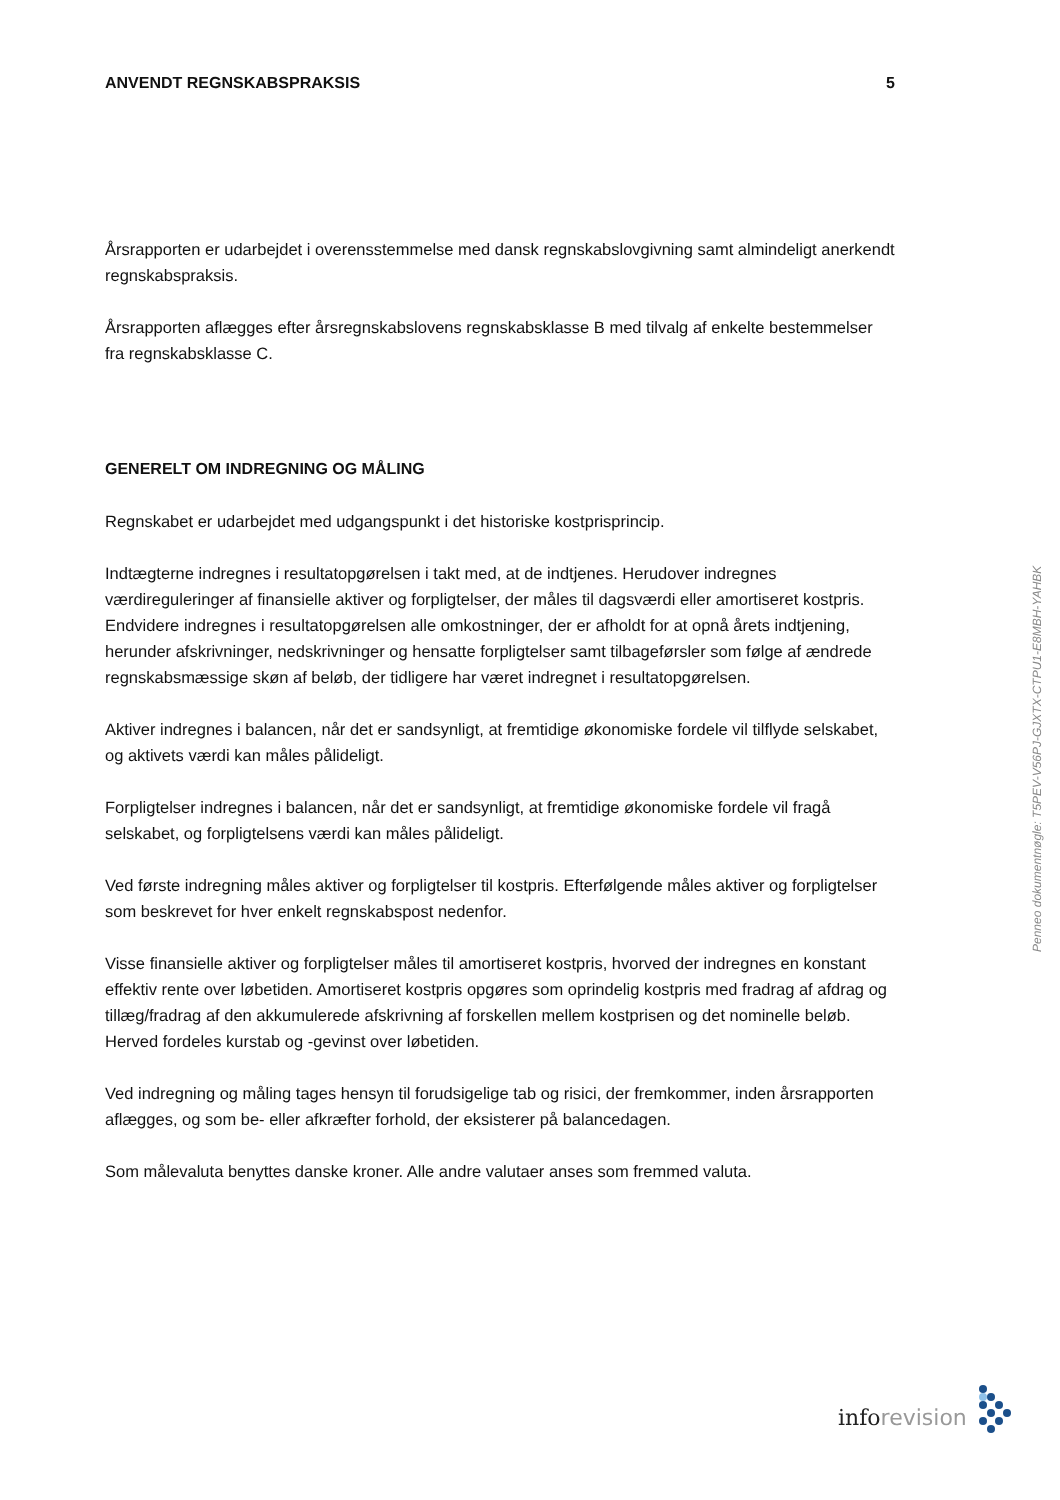ANVENDT REGNSKABSPRAKSIS 5
Årsrapporten er udarbejdet i overensstemmelse med dansk regnskabslovgivning samt almindeligt anerkendt regnskabspraksis.
Årsrapporten aflægges efter årsregnskabslovens regnskabsklasse B med tilvalg af enkelte bestem­melser fra regnskabsklasse C.
GENERELT OM INDREGNING OG MÅLING
Regnskabet er udarbejdet med udgangspunkt i det historiske kostprisprincip.
Indtægterne indregnes i resultatopgørelsen i takt med, at de indtjenes. Herudover indregnes værdireguleringer af finansielle aktiver og forpligtelser, der måles til dagsværdi eller amortiseret kostpris. Endvidere indregnes i resultatopgørelsen alle omkostninger, der er afholdt for at opnå årets indtjening, herunder afskrivninger, nedskrivninger og hensatte forpligtelser samt tilbage­førsler som følge af ændrede regnskabsmæssige skøn af beløb, der tidligere har været indregnet i resultatopgørelsen.
Aktiver indregnes i balancen, når det er sandsynligt, at fremtidige økonomiske fordele vil tilflyde selskabet, og aktivets værdi kan måles pålideligt.
Forpligtelser indregnes i balancen, når det er sandsynligt, at fremtidige økonomiske fordele vil fragå selskabet, og forpligtelsens værdi kan måles pålideligt.
Ved første indregning måles aktiver og forpligtelser til kostpris. Efterfølgende måles aktiver og forpligtelser som beskrevet for hver enkelt regnskabspost nedenfor.
Visse finansielle aktiver og forpligtelser måles til amortiseret kostpris, hvorved der indregnes en konstant effektiv rente over løbetiden. Amortiseret kostpris opgøres som oprindelig kostpris med fradrag af afdrag og tillæg/fradrag af den akkumulerede afskrivning af forskellen mellem kostprisen og det nominelle beløb. Herved fordeles kurstab og -gevinst over løbetiden.
Ved indregning og måling tages hensyn til forudsigelige tab og risici, der fremkommer, inden årsrapporten aflægges, og som be- eller afkræfter forhold, der eksisterer på balancedagen.
Som målevaluta benyttes danske kroner. Alle andre valutaer anses som fremmed valuta.
Penneo dokumentnøgle: T5PEV-V56PJ-GJXTX-CTPU1-E8MBH-YAHBK
info revision